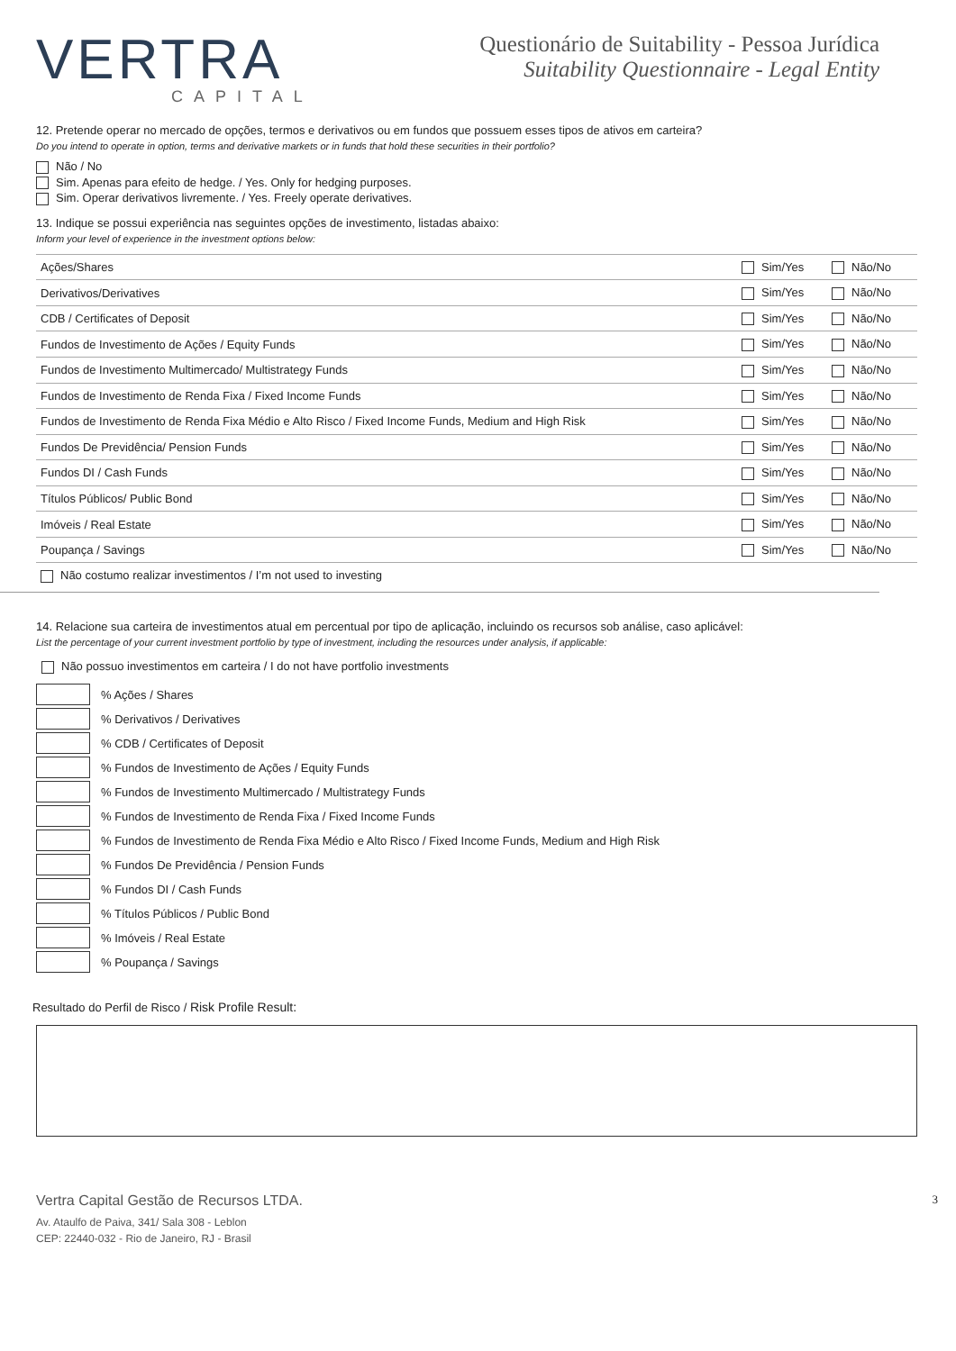VERTRA
CAPITAL
Questionário de Suitability - Pessoa Jurídica
Suitability Questionnaire - Legal Entity
12. Pretende operar no mercado de opções, termos e derivativos ou em fundos que possuem esses tipos de ativos em carteira?
Do you intend to operate in option, terms and derivative markets or in funds that hold these securities in their portfolio?
Não / No
Sim. Apenas para efeito de hedge. / Yes. Only for hedging purposes.
Sim. Operar derivativos livremente. / Yes. Freely operate derivatives.
13. Indique se possui experiência nas seguintes opções de investimento, listadas abaixo:
Inform your level of experience in the investment options below:
| Ações/Shares | Sim/Yes | Não/No |
| Derivativos/Derivatives | Sim/Yes | Não/No |
| CDB / Certificates of Deposit | Sim/Yes | Não/No |
| Fundos de Investimento de Ações / Equity Funds | Sim/Yes | Não/No |
| Fundos de Investimento Multimercado/ Multistrategy Funds | Sim/Yes | Não/No |
| Fundos de Investimento de Renda Fixa / Fixed Income Funds | Sim/Yes | Não/No |
| Fundos de Investimento de Renda Fixa Médio e Alto Risco / Fixed Income Funds, Medium and High Risk | Sim/Yes | Não/No |
| Fundos De Previdência/ Pension Funds | Sim/Yes | Não/No |
| Fundos DI / Cash Funds | Sim/Yes | Não/No |
| Títulos Públicos/ Public Bond | Sim/Yes | Não/No |
| Imóveis / Real Estate | Sim/Yes | Não/No |
| Poupança / Savings | Sim/Yes | Não/No |
| Não costumo realizar investimentos / I’m not used to investing | | |
14. Relacione sua carteira de investimentos atual em percentual por tipo de aplicação, incluindo os recursos sob análise, caso aplicável:
List the percentage of your current investment portfolio by type of investment, including the resources under analysis, if applicable:
Não possuo investimentos em carteira / I do not have portfolio investments
% Ações / Shares
% Derivativos / Derivatives
% CDB / Certificates of Deposit
% Fundos de Investimento de Ações / Equity Funds
% Fundos de Investimento Multimercado / Multistrategy Funds
% Fundos de Investimento de Renda Fixa / Fixed Income Funds
% Fundos de Investimento de Renda Fixa Médio e Alto Risco / Fixed Income Funds, Medium and High Risk
% Fundos De Previdência / Pension Funds
% Fundos DI / Cash Funds
% Títulos Públicos / Public Bond
% Imóveis / Real Estate
% Poupança / Savings
Resultado do Perfil de Risco / Risk Profile Result:
Vertra Capital Gestão de Recursos LTDA.
Av. Ataulfo de Paiva, 341/ Sala 308 - Leblon
CEP: 22440-032 - Rio de Janeiro, RJ - Brasil
3